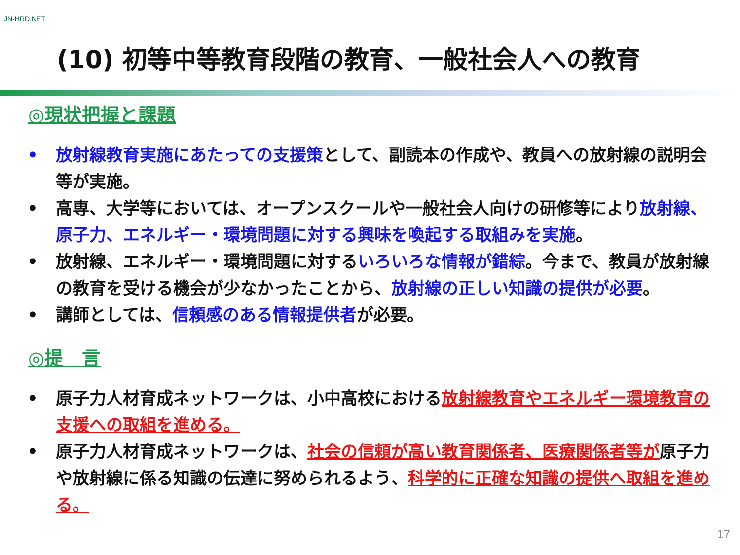JN-HRD.NET
(10) 初等中等教育段階の教育、一般社会人への教育
◎現状把握と課題
• 放射線教育実施にあたっての支援策として、副読本の作成や、教員への放射線の説明会等が実施。
• 高専、大学等においては、オープンスクールや一般社会人向けの研修等により放射線、原子力、エネルギー・環境問題に対する興味を喚起する取組みを実施。
• 放射線、エネルギー・環境問題に対するいろいろな情報が錯綜。今まで、教員が放射線の教育を受ける機会が少なかったことから、放射線の正しい知識の提供が必要。
• 講師としては、信頼感のある情報提供者が必要。
◎提　言
• 原子力人材育成ネットワークは、小中高校における放射線教育やエネルギー環境教育の支援への取組を進める。
• 原子力人材育成ネットワークは、社会の信頼が高い教育関係者、医療関係者等が原子力や放射線に係る知識の伝達に努められるよう、科学的に正確な知識の提供へ取組を進める。
17